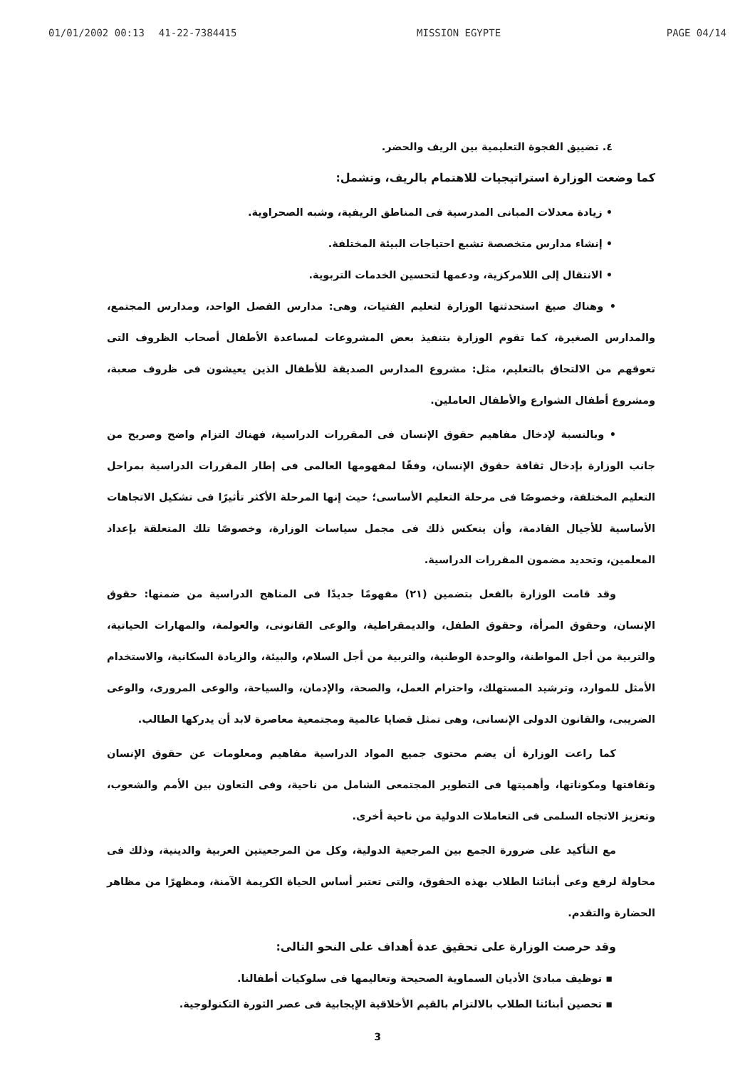01/01/2002 00:13 41-22-7384415 MISSION EGYPTE PAGE 04/14
٤. تضييق الفجوة التعليمية بين الريف والحضر.
كما وضعت الوزارة استراتيجيات للاهتمام بالريف، وتشمل:
• زيادة معدلات المبانى المدرسية فى المناطق الريفية، وشبه الصحراوية.
• إنشاء مدارس متخصصة تشبع احتياجات البيئة المختلفة.
• الانتقال إلى اللامركزية، ودعمها لتحسين الخدمات التربوية.
• وهناك صيغ استحدثتها الوزارة لتعليم الفتيات، وهى: مدارس الفصل الواحد، ومدارس المجتمع، والمدارس الصغيرة، كما تقوم الوزارة بتنفيذ بعض المشروعات لمساعدة الأطفال أصحاب الظروف التى تعوقهم من الالتحاق بالتعليم، مثل: مشروع المدارس الصديقة للأطفال الذين يعيشون فى ظروف صعبة، ومشروع أطفال الشوارع والأطفال العاملين.
• وبالنسبة لإدخال مفاهيم حقوق الإنسان فى المقررات الدراسية، فهناك التزام واضح وصريح من جانب الوزارة بإدخال ثقافة حقوق الإنسان، وفقًا لمفهومها العالمى فى إطار المقررات الدراسية بمراحل التعليم المختلفة، وخصوصًا فى مرحلة التعليم الأساسى؛ حيث إنها المرحلة الأكثر تأثيرًا فى تشكيل الاتجاهات الأساسية للأجيال القادمة، وأن ينعكس ذلك فى مجمل سياسات الوزارة، وخصوصًا تلك المتعلقة بإعداد المعلمين، وتحديد مضمون المقررات الدراسية.
وقد قامت الوزارة بالفعل بتضمين (٢١) مفهومًا جديدًا فى المناهج الدراسية من ضمنها: حقوق الإنسان، وحقوق المرأة، وحقوق الطفل، والديمقراطية، والوعى القانونى، والعولمة، والمهارات الحياتية، والتربية من أجل المواطنة، والوحدة الوطنية، والتربية من أجل السلام، والبيئة، والزيادة السكانية، والاستخدام الأمثل للموارد، وترشيد المستهلك، واحترام العمل، والصحة، والإدمان، والسياحة، والوعى المرورى، والوعى الضريبى، والقانون الدولى الإنسانى، وهى تمثل قضايا عالمية ومجتمعية معاصرة لابد أن يدركها الطالب.
كما راعت الوزارة أن يضم محتوى جميع المواد الدراسية مفاهيم ومعلومات عن حقوق الإنسان وثقافتها ومكوناتها، وأهميتها فى التطوير المجتمعى الشامل من ناحية، وفى التعاون بين الأمم والشعوب، وتعزيز الاتجاه السلمى فى التعاملات الدولية من ناحية أخرى.
مع التأكيد على ضرورة الجمع بين المرجعية الدولية، وكل من المرجعيتين العربية والدينية، وذلك فى محاولة لرفع وعى أبنائنا الطلاب بهذه الحقوق، والتى تعتبر أساس الحياة الكريمة الآمنة، ومظهرًا من مظاهر الحضارة والتقدم.
وقد حرصت الوزارة على تحقيق عدة أهداف على النحو التالى:
▪ توظيف مبادئ الأديان السماوية الصحيحة وتعاليمها فى سلوكيات أطفالنا.
▪ تحصين أبنائنا الطلاب بالالتزام بالقيم الأخلاقية الإيجابية فى عصر الثورة التكنولوجية.
3